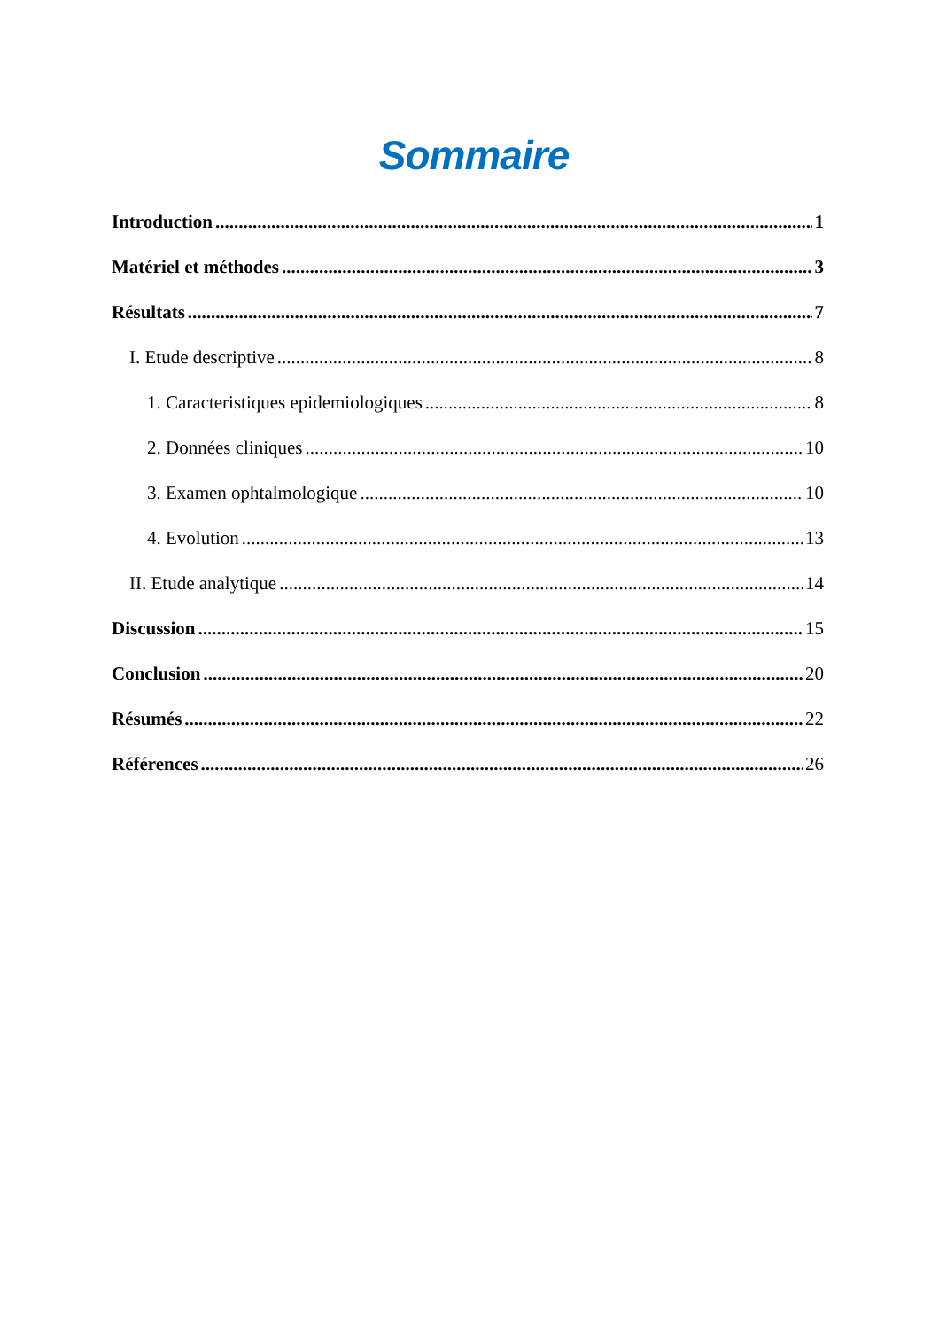Sommaire
Introduction 1
Matériel et méthodes 3
Résultats 7
I. Etude descriptive 8
1. Caracteristiques epidemiologiques 8
2. Données cliniques 10
3. Examen ophtalmologique 10
4. Evolution 13
II. Etude analytique 14
Discussion 15
Conclusion 20
Résumés 22
Références 26